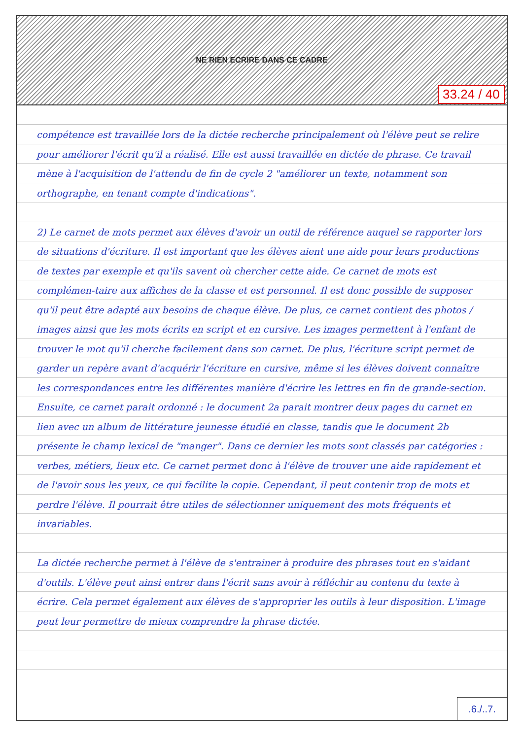NE RIEN ECRIRE DANS CE CADRE
compétence est travaillée lors de la dictée recherche principalement où l'élève peut se relire pour améliorer l'écrit qu'il a réalisé. Elle est aussi travaillée en dictée de phrase. Ce travail mène à l'acquisition de l'attendu de fin de cycle 2 "améliorer un texte, notamment son orthographe, en tenant compte d'indications".
2) Le carnet de mots permet aux élèves d'avoir un outil de référence auquel se rapporter lors de situations d'écriture. Il est important que les élèves aient une aide pour leurs productions de textes par exemple et qu'ils savent où chercher cette aide. Ce carnet de mots est complémen-taire aux affiches de la classe et est personnel. Il est donc possible de supposer qu'il peut être adapté aux besoins de chaque élève. De plus, ce carnet contient des photos / images ainsi que les mots écrits en script et en cursive. Les images permettent à l'enfant de trouver le mot qu'il cherche facilement dans son carnet. De plus, l'écriture script permet de garder un repère avant d'acquérir l'écriture en cursive, même si les élèves doivent connaître les correspondances entre les différentes manière d'écrire les lettres en fin de grande-section. Ensuite, ce carnet parait ordonné : le document 2a parait montrer deux pages du carnet en lien avec un album de littérature jeunesse étudié en classe, tandis que le document 2b présente le champ lexical de "manger". Dans ce dernier les mots sont classés par catégories : verbes, métiers, lieux etc. Ce carnet permet donc à l'élève de trouver une aide rapidement et de l'avoir sous les yeux, ce qui facilite la copie. Cependant, il peut contenir trop de mots et perdre l'élève. Il pourrait être utiles de sélectionner uniquement des mots fréquents et invariables.
La dictée recherche permet à l'élève de s'entrainer à produire des phrases tout en s'aidant d'outils. L'élève peut ainsi entrer dans l'écrit sans avoir à réfléchir au contenu du texte à écrire. Cela permet également aux élèves de s'approprier les outils à leur disposition. L'image peut leur permettre de mieux comprendre la phrase dictée.
.6./..7.
33.24 / 40